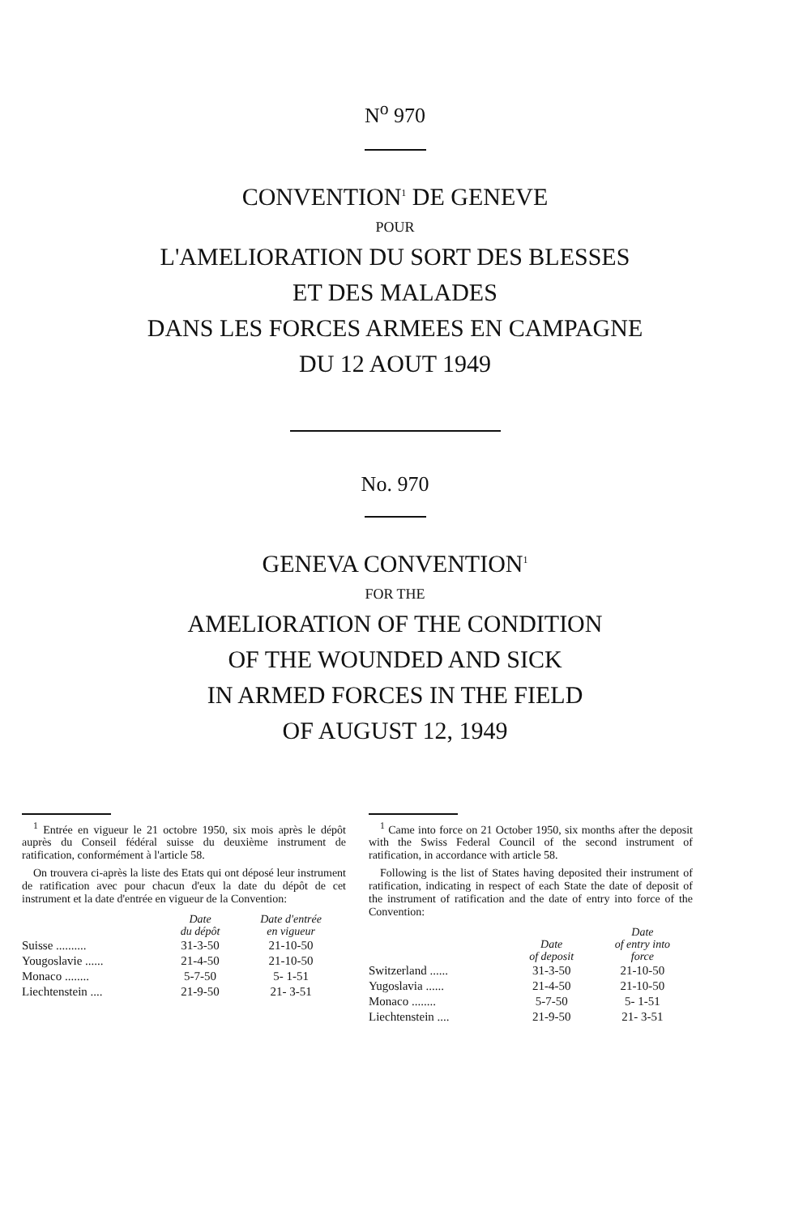N<sup>o</sup> 970
CONVENTION<sup>1</sup> DE GENEVE
POUR
L'AMELIORATION DU SORT DES BLESSES
ET DES MALADES
DANS LES FORCES ARMEES EN CAMPAGNE
DU 12 AOUT 1949
No. 970
GENEVA CONVENTION<sup>1</sup>
FOR THE
AMELIORATION OF THE CONDITION
OF THE WOUNDED AND SICK
IN ARMED FORCES IN THE FIELD
OF AUGUST 12, 1949
<sup>1</sup> Entrée en vigueur le 21 octobre 1950, six mois après le dépôt auprès du Conseil fédéral suisse du deuxième instrument de ratification, conformément à l'article 58.
On trouvera ci-après la liste des Etats qui ont déposé leur instrument de ratification avec pour chacun d'eux la date du dépôt de cet instrument et la date d'entrée en vigueur de la Convention:
| | Date du dépôt | Date d'entrée en vigueur |
| --- | --- | --- |
| Suisse .......... | 31-3-50 | 21-10-50 |
| Yougoslavie ...... | 21-4-50 | 21-10-50 |
| Monaco ........ | 5-7-50 | 5- 1-51 |
| Liechtenstein .... | 21-9-50 | 21- 3-51 |
<sup>1</sup> Came into force on 21 October 1950, six months after the deposit with the Swiss Federal Council of the second instrument of ratification, in accordance with article 58.
Following is the list of States having deposited their instrument of ratification, indicating in respect of each State the date of deposit of the instrument of ratification and the date of entry into force of the Convention:
| | Date of deposit | Date of entry into force |
| --- | --- | --- |
| Switzerland ...... | 31-3-50 | 21-10-50 |
| Yugoslavia ...... | 21-4-50 | 21-10-50 |
| Monaco ........ | 5-7-50 | 5- 1-51 |
| Liechtenstein .... | 21-9-50 | 21- 3-51 |